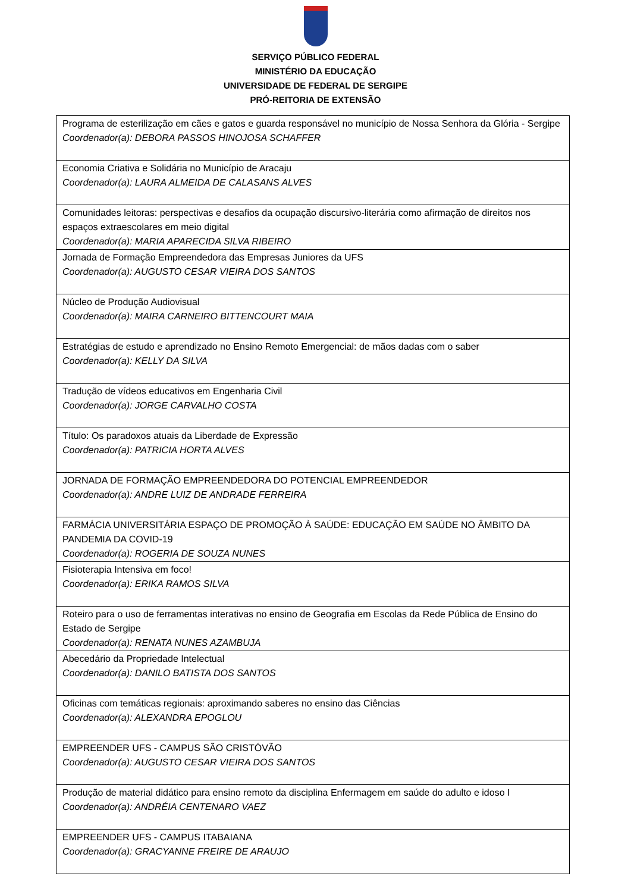SERVIÇO PÚBLICO FEDERAL
MINISTÉRIO DA EDUCAÇÃO
UNIVERSIDADE DE FEDERAL DE SERGIPE
PRÓ-REITORIA DE EXTENSÃO
| Programa de esterilização em cães e gatos e guarda responsável no município de Nossa Senhora da Glória - Sergipe Coordenador(a): DEBORA PASSOS HINOJOSA SCHAFFER |
| Economia Criativa e Solidária no Município de Aracaju Coordenador(a): LAURA ALMEIDA DE CALASANS ALVES |
| Comunidades leitoras: perspectivas e desafios da ocupação discursivo-literária como afirmação de direitos nos espaços extraescolares em meio digital Coordenador(a): MARIA APARECIDA SILVA RIBEIRO |
| Jornada de Formação Empreendedora das Empresas Juniores da UFS Coordenador(a): AUGUSTO CESAR VIEIRA DOS SANTOS |
| Núcleo de Produção Audiovisual Coordenador(a): MAIRA CARNEIRO BITTENCOURT MAIA |
| Estratégias de estudo e aprendizado no Ensino Remoto Emergencial: de mãos dadas com o saber Coordenador(a): KELLY DA SILVA |
| Tradução de vídeos educativos em Engenharia Civil Coordenador(a): JORGE CARVALHO COSTA |
| Título: Os paradoxos atuais da Liberdade de Expressão Coordenador(a): PATRICIA HORTA ALVES |
| JORNADA DE FORMAÇÃO EMPREENDEDORA DO POTENCIAL EMPREENDEDOR Coordenador(a): ANDRE LUIZ DE ANDRADE FERREIRA |
| FARMÁCIA UNIVERSITÁRIA ESPAÇO DE PROMOÇÃO À SAÚDE: EDUCAÇÃO EM SAÚDE NO ÂMBITO DA PANDEMIA DA COVID-19 Coordenador(a): ROGERIA DE SOUZA NUNES |
| Fisioterapia Intensiva em foco! Coordenador(a): ERIKA RAMOS SILVA |
| Roteiro para o uso de ferramentas interativas no ensino de Geografia em Escolas da Rede Pública de Ensino do Estado de Sergipe Coordenador(a): RENATA NUNES AZAMBUJA |
| Abecedário da Propriedade Intelectual Coordenador(a): DANILO BATISTA DOS SANTOS |
| Oficinas com temáticas regionais: aproximando saberes no ensino das Ciências Coordenador(a): ALEXANDRA EPOGLOU |
| EMPREENDER UFS - CAMPUS SÃO CRISTÓVÃO Coordenador(a): AUGUSTO CESAR VIEIRA DOS SANTOS |
| Produção de material didático para ensino remoto da disciplina Enfermagem em saúde do adulto e idoso I Coordenador(a): ANDRÉIA CENTENARO VAEZ |
| EMPREENDER UFS - CAMPUS ITABAIANA Coordenador(a): GRACYANNE FREIRE DE ARAUJO |